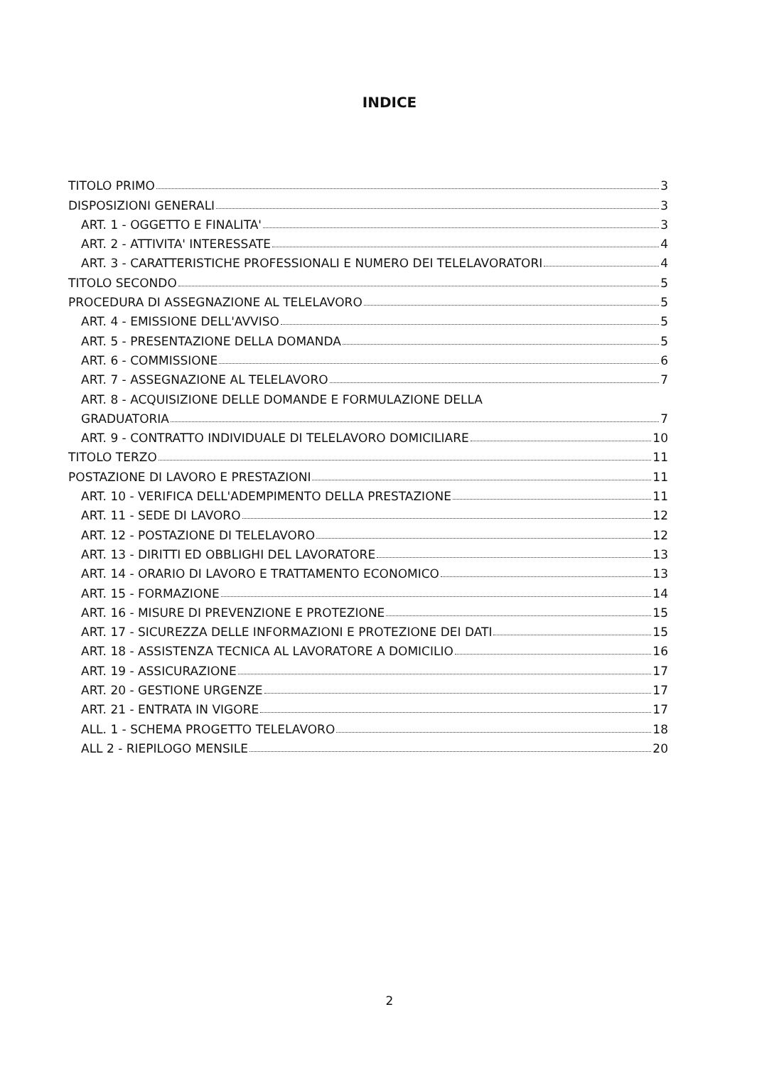INDICE
TITOLO PRIMO 3
DISPOSIZIONI GENERALI 3
ART. 1 - OGGETTO E FINALITA' 3
ART. 2 - ATTIVITA' INTERESSATE 4
ART. 3 - CARATTERISTICHE PROFESSIONALI E NUMERO DEI TELELAVORATORI 4
TITOLO SECONDO 5
PROCEDURA DI ASSEGNAZIONE AL TELELAVORO 5
ART. 4 - EMISSIONE DELL'AVVISO 5
ART. 5 - PRESENTAZIONE DELLA DOMANDA 5
ART. 6 - COMMISSIONE 6
ART. 7 - ASSEGNAZIONE AL TELELAVORO 7
ART. 8 - ACQUISIZIONE DELLE DOMANDE E FORMULAZIONE DELLA
GRADUATORIA 7
ART. 9 - CONTRATTO INDIVIDUALE DI TELELAVORO DOMICILIARE 10
TITOLO TERZO 11
POSTAZIONE DI LAVORO E PRESTAZIONI 11
ART. 10 - VERIFICA DELL'ADEMPIMENTO DELLA PRESTAZIONE 11
ART. 11 - SEDE DI LAVORO 12
ART. 12 - POSTAZIONE DI TELELAVORO 12
ART. 13 - DIRITTI ED OBBLIGHI DEL LAVORATORE 13
ART. 14 - ORARIO DI LAVORO E TRATTAMENTO ECONOMICO 13
ART. 15 - FORMAZIONE 14
ART. 16 - MISURE DI PREVENZIONE E PROTEZIONE 15
ART. 17 - SICUREZZA DELLE INFORMAZIONI E PROTEZIONE DEI DATI 15
ART. 18 - ASSISTENZA TECNICA AL LAVORATORE A DOMICILIO 16
ART. 19 - ASSICURAZIONE 17
ART. 20 - GESTIONE URGENZE 17
ART. 21 - ENTRATA IN VIGORE 17
ALL. 1 - SCHEMA PROGETTO TELELAVORO 18
ALL 2 - RIEPILOGO MENSILE 20
2